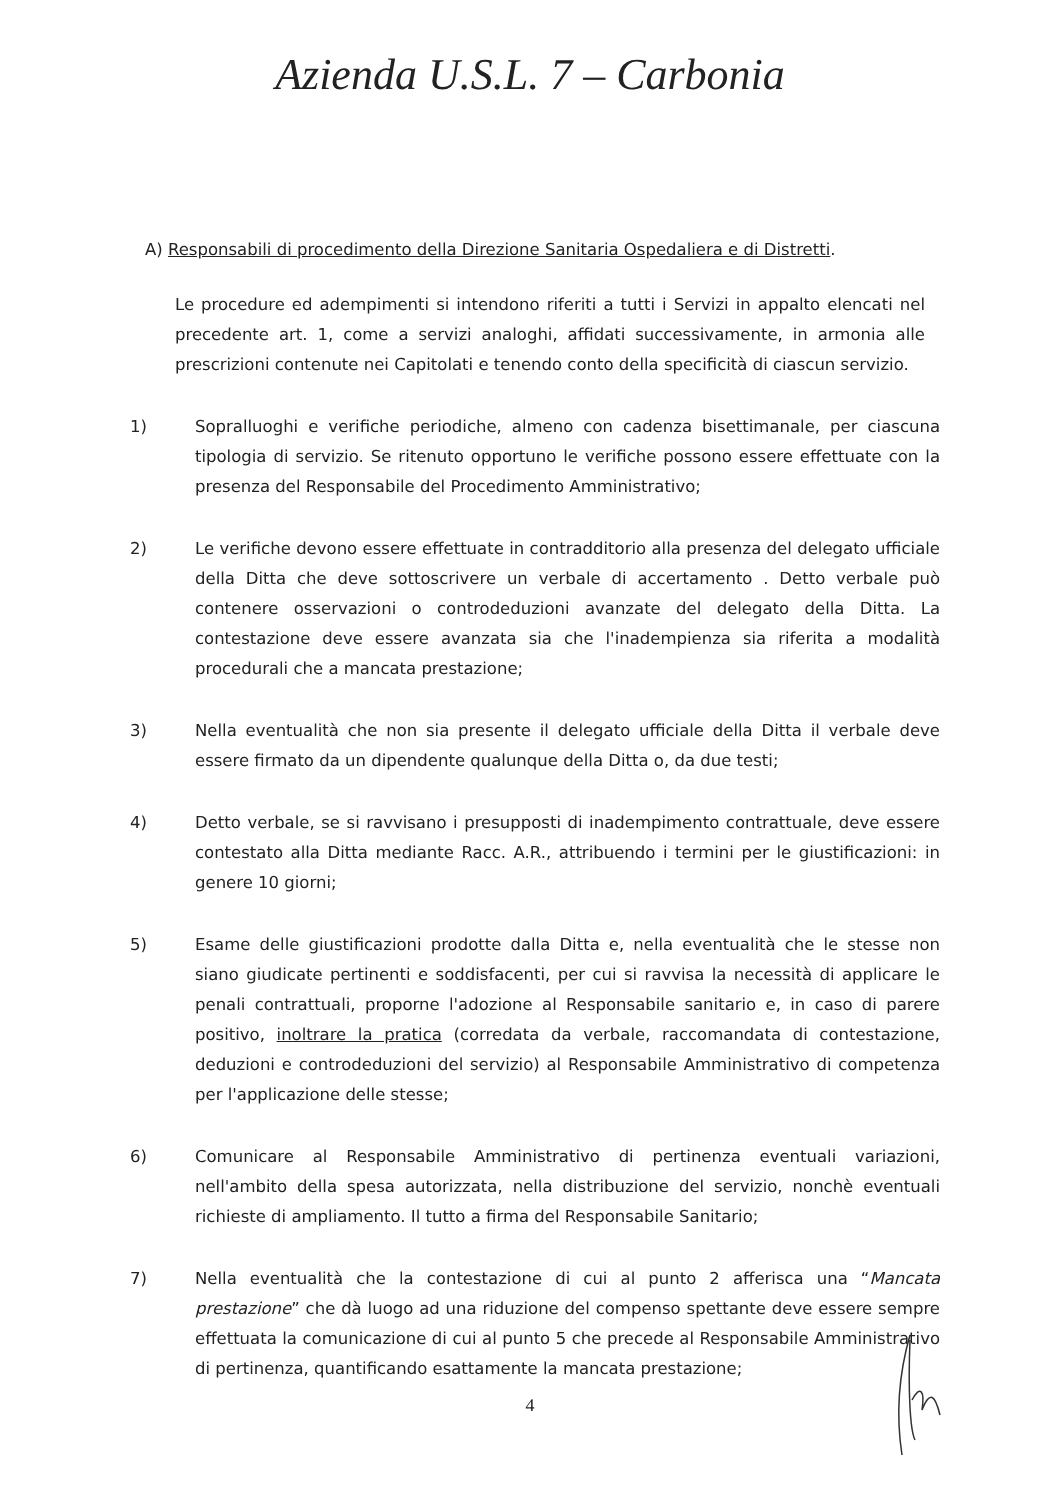Azienda U.S.L. 7 – Carbonia
A) Responsabili di procedimento della Direzione Sanitaria Ospedaliera e di Distretti.
Le procedure ed adempimenti si intendono riferiti a tutti i Servizi in appalto elencati nel precedente art. 1, come a servizi analoghi, affidati successivamente, in armonia alle prescrizioni contenute nei Capitolati e tenendo conto della specificità di ciascun servizio.
1) Sopralluoghi e verifiche periodiche, almeno con cadenza bisettimanale, per ciascuna tipologia di servizio. Se ritenuto opportuno le verifiche possono essere effettuate con la presenza del Responsabile del Procedimento Amministrativo;
2) Le verifiche devono essere effettuate in contradditorio alla presenza del delegato ufficiale della Ditta che deve sottoscrivere un verbale di accertamento . Detto verbale può contenere osservazioni o controdeduzioni avanzate del delegato della Ditta. La contestazione deve essere avanzata sia che l'inadempienza sia riferita a modalità procedurali che a mancata prestazione;
3) Nella eventualità che non sia presente il delegato ufficiale della Ditta il verbale deve essere firmato da un dipendente qualunque della Ditta o, da due testi;
4) Detto verbale, se si ravvisano i presupposti di inadempimento contrattuale, deve essere contestato alla Ditta mediante Racc. A.R., attribuendo i termini per le giustificazioni: in genere 10 giorni;
5) Esame delle giustificazioni prodotte dalla Ditta e, nella eventualità che le stesse non siano giudicate pertinenti e soddisfacenti, per cui si ravvisa la necessità di applicare le penali contrattuali, proporne l'adozione al Responsabile sanitario e, in caso di parere positivo, inoltrare la pratica (corredata da verbale, raccomandata di contestazione, deduzioni e controdeduzioni del servizio) al Responsabile Amministrativo di competenza per l'applicazione delle stesse;
6) Comunicare al Responsabile Amministrativo di pertinenza eventuali variazioni, nell'ambito della spesa autorizzata, nella distribuzione del servizio, nonchè eventuali richieste di ampliamento. Il tutto a firma del Responsabile Sanitario;
7) Nella eventualità che la contestazione di cui al punto 2 afferisca una “Mancata prestazione” che dà luogo ad una riduzione del compenso spettante deve essere sempre effettuata la comunicazione di cui al punto 5 che precede al Responsabile Amministrativo di pertinenza, quantificando esattamente la mancata prestazione;
4